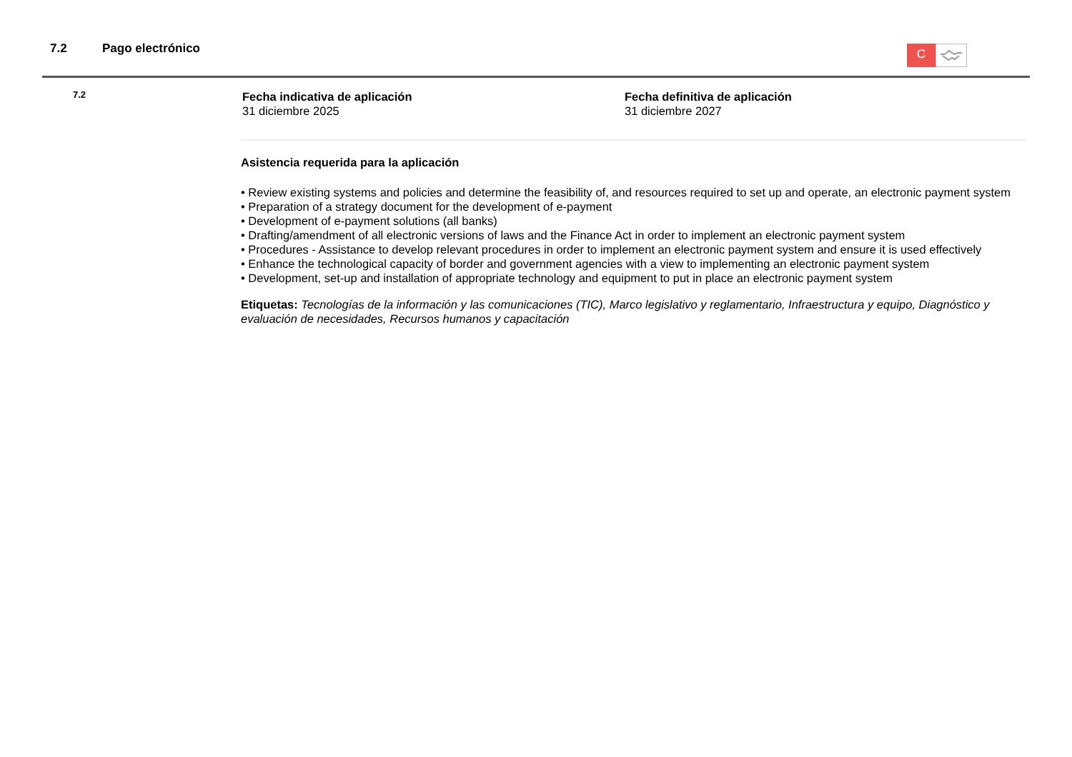7.2 Pago electrónico C
7.2
Fecha indicativa de aplicación
31 diciembre 2025
Fecha definitiva de aplicación
31 diciembre 2027
Asistencia requerida para la aplicación
• Review existing systems and policies and determine the feasibility of, and resources required to set up and operate, an electronic payment system
• Preparation of a strategy document for the development of e-payment
• Development of e-payment solutions (all banks)
• Drafting/amendment of all electronic versions of laws and the Finance Act in order to implement an electronic payment system
• Procedures - Assistance to develop relevant procedures in order to implement an electronic payment system and ensure it is used effectively
• Enhance the technological capacity of border and government agencies with a view to implementing an electronic payment system
• Development, set-up and installation of appropriate technology and equipment to put in place an electronic payment system
Etiquetas: Tecnologías de la información y las comunicaciones (TIC), Marco legislativo y reglamentario, Infraestructura y equipo, Diagnóstico y evaluación de necesidades, Recursos humanos y capacitación